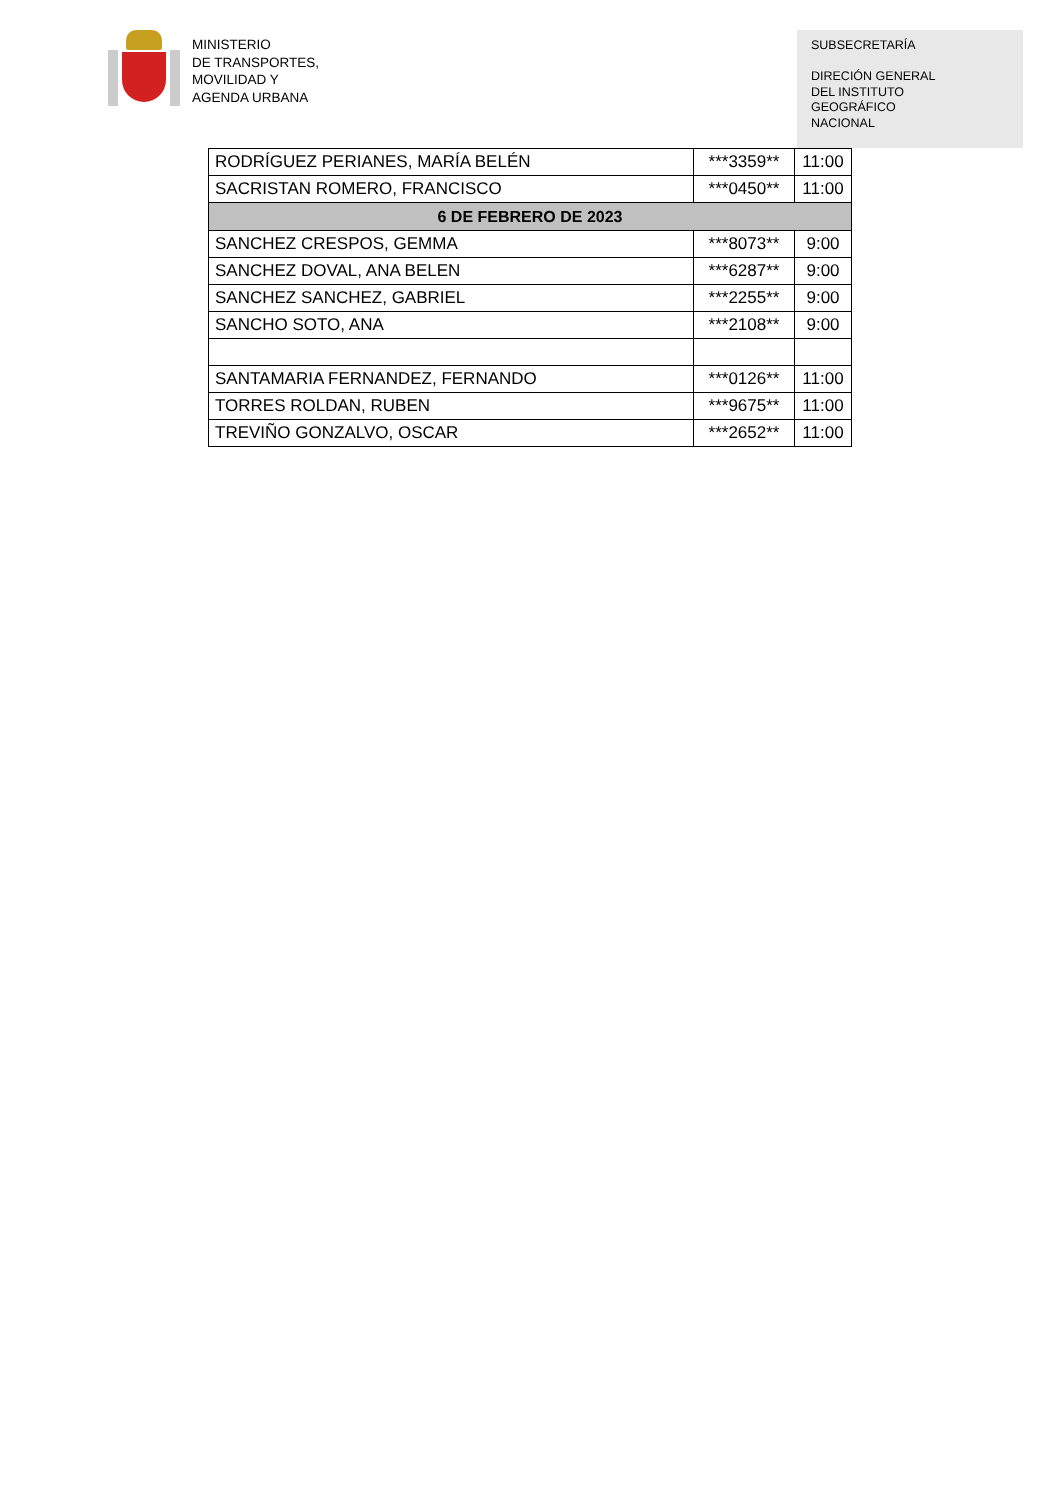MINISTERIO
DE TRANSPORTES,
MOVILIDAD Y
AGENDA URBANA
SUBSECRETARÍA
DIRECIÓN GENERAL
DEL INSTITUTO
GEOGRÁFICO
NACIONAL
| RODRÍGUEZ PERIANES, MARÍA BELÉN | ***3359** | 11:00 |
| SACRISTAN ROMERO, FRANCISCO | ***0450** | 11:00 |
| 6 DE FEBRERO DE 2023 | | |
| SANCHEZ CRESPOS, GEMMA | ***8073** | 9:00 |
| SANCHEZ DOVAL, ANA BELEN | ***6287** | 9:00 |
| SANCHEZ SANCHEZ, GABRIEL | ***2255** | 9:00 |
| SANCHO SOTO, ANA | ***2108** | 9:00 |
| SANTAMARIA FERNANDEZ, FERNANDO | ***0126** | 11:00 |
| TORRES ROLDAN, RUBEN | ***9675** | 11:00 |
| TREVIÑO GONZALVO, OSCAR | ***2652** | 11:00 |